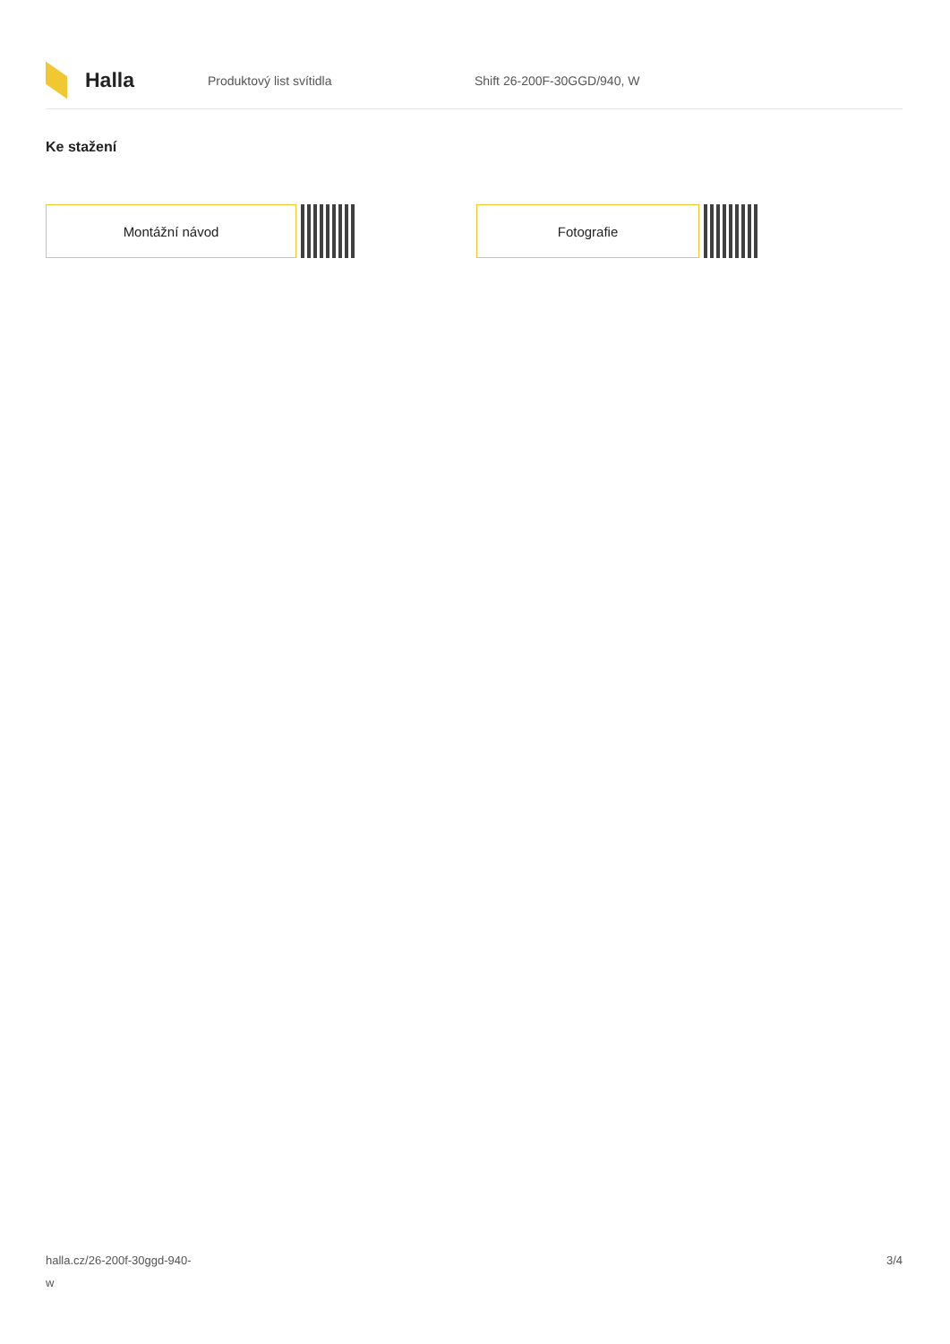Halla
Produktový list svítidla Shift 26-200F-30GGD/940, W
Ke stažení
Montážní návod Fotografie
halla.cz/26-200f-30ggd-940-
w
3/4